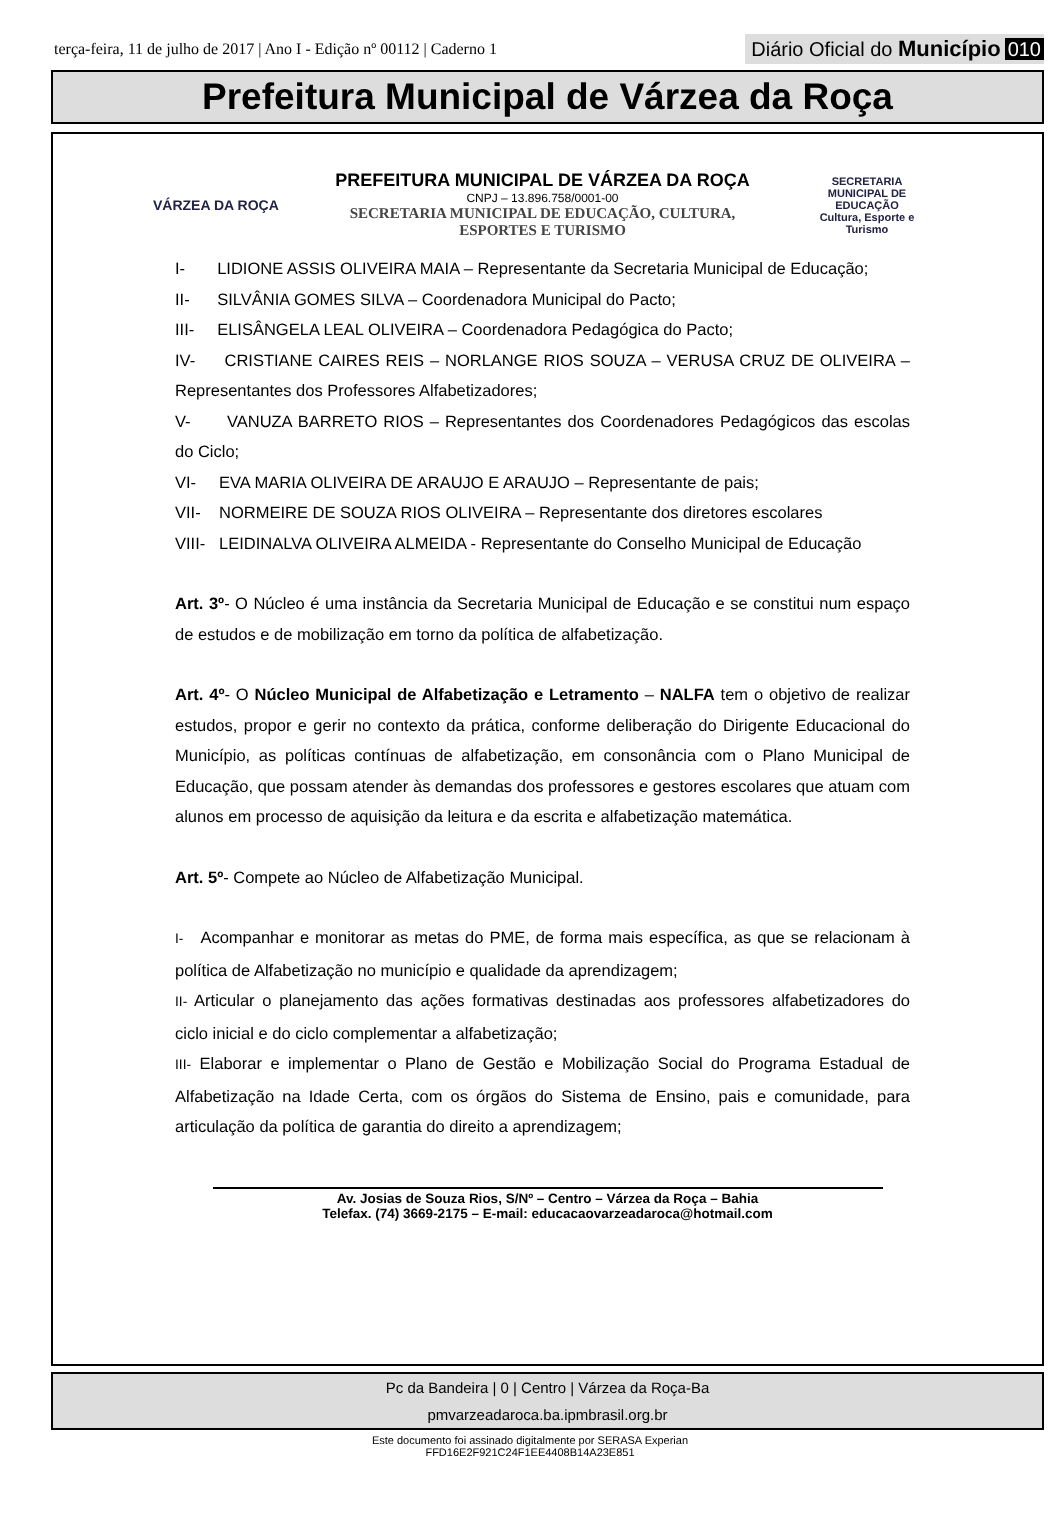terça-feira, 11 de julho de 2017 | Ano I - Edição nº 00112 | Caderno 1
Diário Oficial do Município 010
Prefeitura Municipal de Várzea da Roça
VÁRZEA DA ROÇA
PREFEITURA MUNICIPAL DE VÁRZEA DA ROÇA
CNPJ – 13.896.758/0001-00
SECRETARIA MUNICIPAL DE EDUCAÇÃO, CULTURA,
ESPORTES E TURISMO
SECRETARIA MUNICIPAL DE
EDUCAÇÃO
Cultura, Esporte e Turismo
I- LIDIONE ASSIS OLIVEIRA MAIA – Representante da Secretaria Municipal de Educação;
II- SILVÂNIA GOMES SILVA – Coordenadora Municipal do Pacto;
III- ELISÂNGELA LEAL OLIVEIRA – Coordenadora Pedagógica do Pacto;
IV- CRISTIANE CAIRES REIS – NORLANGE RIOS SOUZA – VERUSA CRUZ DE OLIVEIRA – Representantes dos Professores Alfabetizadores;
V- VANUZA BARRETO RIOS – Representantes dos Coordenadores Pedagógicos das escolas do Ciclo;
VI- EVA MARIA OLIVEIRA DE ARAUJO E ARAUJO – Representante de pais;
VII- NORMEIRE DE SOUZA RIOS OLIVEIRA – Representante dos diretores escolares
VIII- LEIDINALVA OLIVEIRA ALMEIDA - Representante do Conselho Municipal de Educação
Art. 3º- O Núcleo é uma instância da Secretaria Municipal de Educação e se constitui num espaço de estudos e de mobilização em torno da política de alfabetização.
Art. 4º- O Núcleo Municipal de Alfabetização e Letramento – NALFA tem o objetivo de realizar estudos, propor e gerir no contexto da prática, conforme deliberação do Dirigente Educacional do Município, as políticas contínuas de alfabetização, em consonância com o Plano Municipal de Educação, que possam atender às demandas dos professores e gestores escolares que atuam com alunos em processo de aquisição da leitura e da escrita e alfabetização matemática.
Art. 5º- Compete ao Núcleo de Alfabetização Municipal.
I- Acompanhar e monitorar as metas do PME, de forma mais específica, as que se relacionam à política de Alfabetização no município e qualidade da aprendizagem;
II- Articular o planejamento das ações formativas destinadas aos professores alfabetizadores do ciclo inicial e do ciclo complementar a alfabetização;
III- Elaborar e implementar o Plano de Gestão e Mobilização Social do Programa Estadual de Alfabetização na Idade Certa, com os órgãos do Sistema de Ensino, pais e comunidade, para articulação da política de garantia do direito a aprendizagem;
Av. Josias de Souza Rios, S/Nº – Centro – Várzea da Roça – Bahia
Telefax. (74) 3669-2175 – E-mail: educacaovarzeadaroca@hotmail.com
Pc da Bandeira | 0 | Centro | Várzea da Roça-Ba
pmvarzeadaroca.ba.ipmbrasil.org.br
Este documento foi assinado digitalmente por SERASA Experian
FFD16E2F921C24F1EE4408B14A23E851